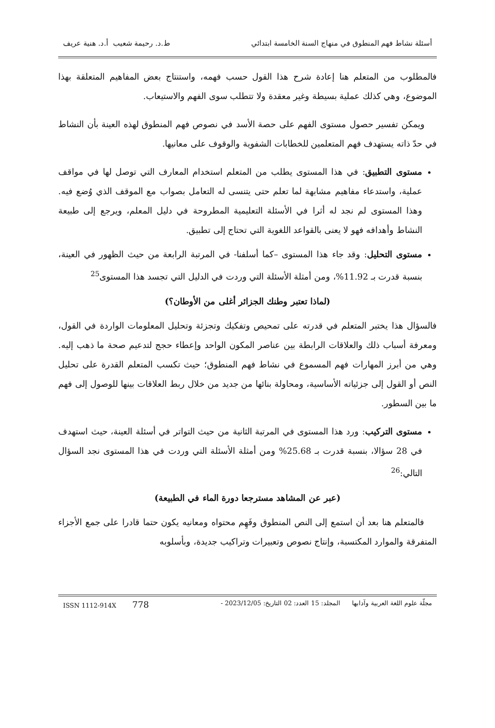أسئلة نشاط فهم المنطوق في منهاج السنة الخامسة ابتدائي ط.د. رحيمة شعيب أ.د. هنية عريف
فالمطلوب من المتعلم هنا إعادة شرح هذا القول حسب فهمه، واستنتاج بعض المفاهيم المتعلقة بهذا الموضوع، وهي كذلك عملية بسيطة وغير معقدة ولا تتطلب سوى الفهم والاستيعاب.
ويمكن تفسير حصول مستوى الفهم على حصة الأسد في نصوص فهم المنطوق لهذه العينة بأن النشاط في حدّ ذاته يستهدف فهم المتعلمين للخطابات الشفوية والوقوف على معانيها.
مستوى التطبيق: في هذا المستوى يطلب من المتعلم استخدام المعارف التي توصل لها في مواقف عملية، واستدعاء مفاهيم مشابهة لما تعلم حتى يتنسى له التعامل بصواب مع الموقف الذي وُضع فيه. وهذا المستوى لم نجد له أثرا في الأسئلة التعليمية المطروحة في دليل المعلم، ويرجع إلى طبيعة النشاط وأهدافه فهو لا يعنى بالقواعد اللغوية التي تحتاج إلى تطبيق.
مستوى التحليل: وقد جاء هذا المستوى –كما أسلفنا- في المرتبة الرابعة من حيث الظهور في العينة، بنسبة قدرت بـ 11.92%، ومن أمثلة الأسئلة التي وردت في الدليل التي تجسد هذا المستوى<sup>25</sup>
(لماذا تعتبر وطنك الجزائر أغلى من الأوطان؟)
فالسؤال هذا يختبر المتعلم في قدرته على تمحيص وتفكيك وتجزئة وتحليل المعلومات الواردة في القول، ومعرفة أسباب ذلك والعلاقات الرابطة بين عناصر المكون الواحد وإعطاء حجج لتدعيم صحة ما ذهب إليه. وهي من أبرز المهارات فهم المسموع في نشاط فهم المنطوق؛ حيث تكسب المتعلم القدرة على تحليل النص أو القول إلى جزئياته الأساسية، ومحاولة بنائها من جديد من خلال ربط العلاقات بينها للوصول إلى فهم ما بين السطور.
مستوى التركيب: ورد هذا المستوى في المرتبة الثانية من حيث التواتر في أسئلة العينة، حيث استهدف في 28 سؤالا، بنسبة قدرت بـ 25.68% ومن أمثلة الأسئلة التي وردت في هذا المستوى نجد السؤال التالي:<sup>26</sup>
(عبر عن المشاهد مسترجعا دورة الماء في الطبيعة)
فالمتعلم هنا بعد أن استمع إلى النص المنطوق وفَهِم محتواه ومعانيه يكون حتما قادرا على جمع الأجزاء المتفرقة والموارد المكتسبة، وإنتاج نصوص وتعبيرات وتراكيب جديدة، وبأسلوبه
مجلّة علوم اللغة العربية وآدابها المجلد: 15 العدد: 02 التاريخ: 2023/12/05 - ISSN 1112-914X 778